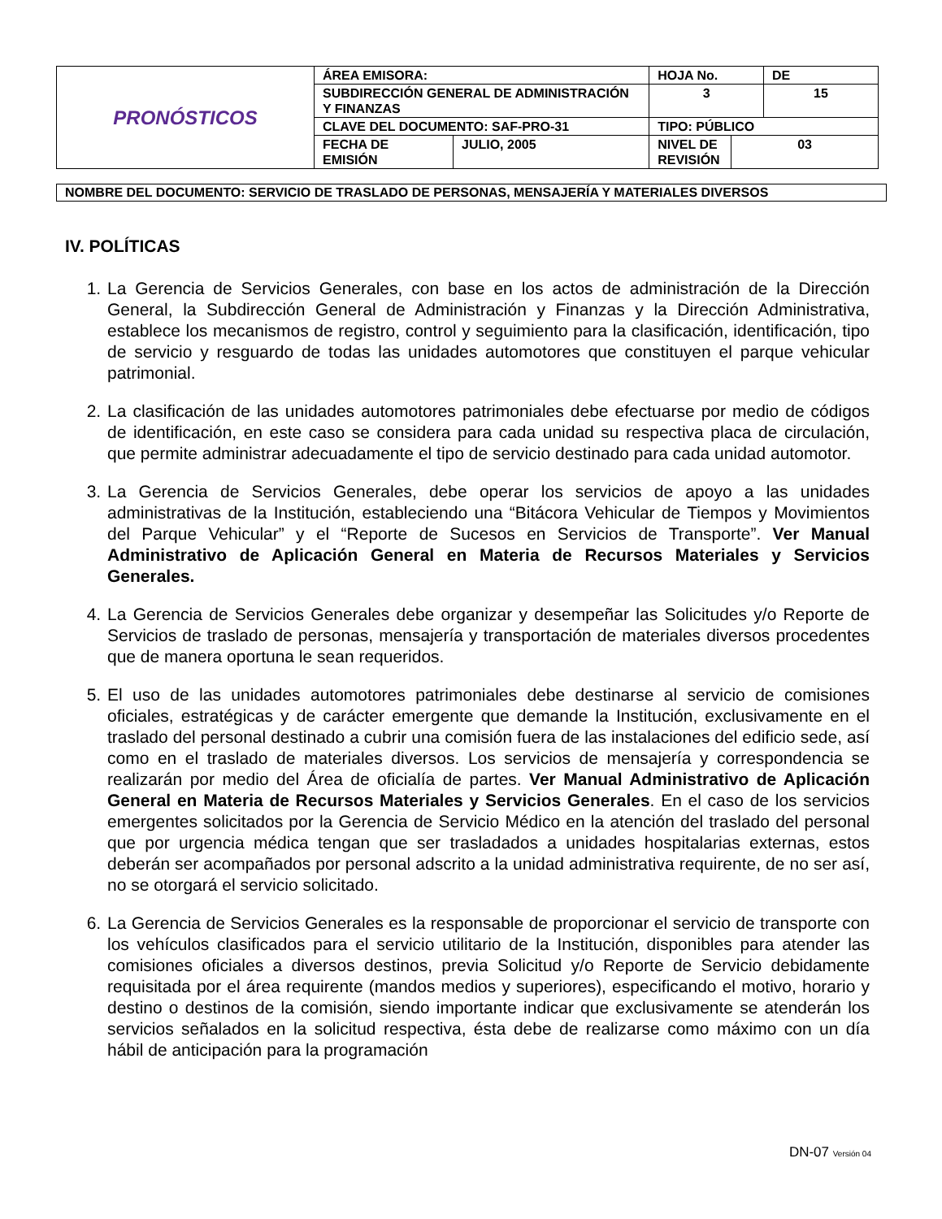| PRONÓSTICOS | ÁREA EMISORA: | | HOJA No. | | DE |
| | SUBDIRECCIÓN GENERAL DE ADMINISTRACIÓN Y FINANZAS | | 3 | | 15 |
| | CLAVE DEL DOCUMENTO: SAF-PRO-31 | | TIPO: PÚBLICO | | |
| | FECHA DE EMISIÓN | JULIO, 2005 | NIVEL DE REVISIÓN | 03 | |
NOMBRE DEL DOCUMENTO: SERVICIO DE TRASLADO DE PERSONAS, MENSAJERÍA Y MATERIALES DIVERSOS
IV. POLÍTICAS
1. La Gerencia de Servicios Generales, con base en los actos de administración de la Dirección General, la Subdirección General de Administración y Finanzas y la Dirección Administrativa, establece los mecanismos de registro, control y seguimiento para la clasificación, identificación, tipo de servicio y resguardo de todas las unidades automotores que constituyen el parque vehicular patrimonial.
2. La clasificación de las unidades automotores patrimoniales debe efectuarse por medio de códigos de identificación, en este caso se considera para cada unidad su respectiva placa de circulación, que permite administrar adecuadamente el tipo de servicio destinado para cada unidad automotor.
3. La Gerencia de Servicios Generales, debe operar los servicios de apoyo a las unidades administrativas de la Institución, estableciendo una “Bitácora Vehicular de Tiempos y Movimientos del Parque Vehicular” y el “Reporte de Sucesos en Servicios de Transporte”. Ver Manual Administrativo de Aplicación General en Materia de Recursos Materiales y Servicios Generales.
4. La Gerencia de Servicios Generales debe organizar y desempeñar las Solicitudes y/o Reporte de Servicios de traslado de personas, mensajería y transportación de materiales diversos procedentes que de manera oportuna le sean requeridos.
5. El uso de las unidades automotores patrimoniales debe destinarse al servicio de comisiones oficiales, estratégicas y de carácter emergente que demande la Institución, exclusivamente en el traslado del personal destinado a cubrir una comisión fuera de las instalaciones del edificio sede, así como en el traslado de materiales diversos. Los servicios de mensajería y correspondencia se realizarán por medio del Área de oficialía de partes. Ver Manual Administrativo de Aplicación General en Materia de Recursos Materiales y Servicios Generales. En el caso de los servicios emergentes solicitados por la Gerencia de Servicio Médico en la atención del traslado del personal que por urgencia médica tengan que ser trasladados a unidades hospitalarias externas, estos deberán ser acompañados por personal adscrito a la unidad administrativa requirente, de no ser así, no se otorgará el servicio solicitado.
6. La Gerencia de Servicios Generales es la responsable de proporcionar el servicio de transporte con los vehículos clasificados para el servicio utilitario de la Institución, disponibles para atender las comisiones oficiales a diversos destinos, previa Solicitud y/o Reporte de Servicio debidamente requisitada por el área requirente (mandos medios y superiores), especificando el motivo, horario y destino o destinos de la comisión, siendo importante indicar que exclusivamente se atenderán los servicios señalados en la solicitud respectiva, ésta debe de realizarse como máximo con un día hábil de anticipación para la programación
DN-07 Versión 04